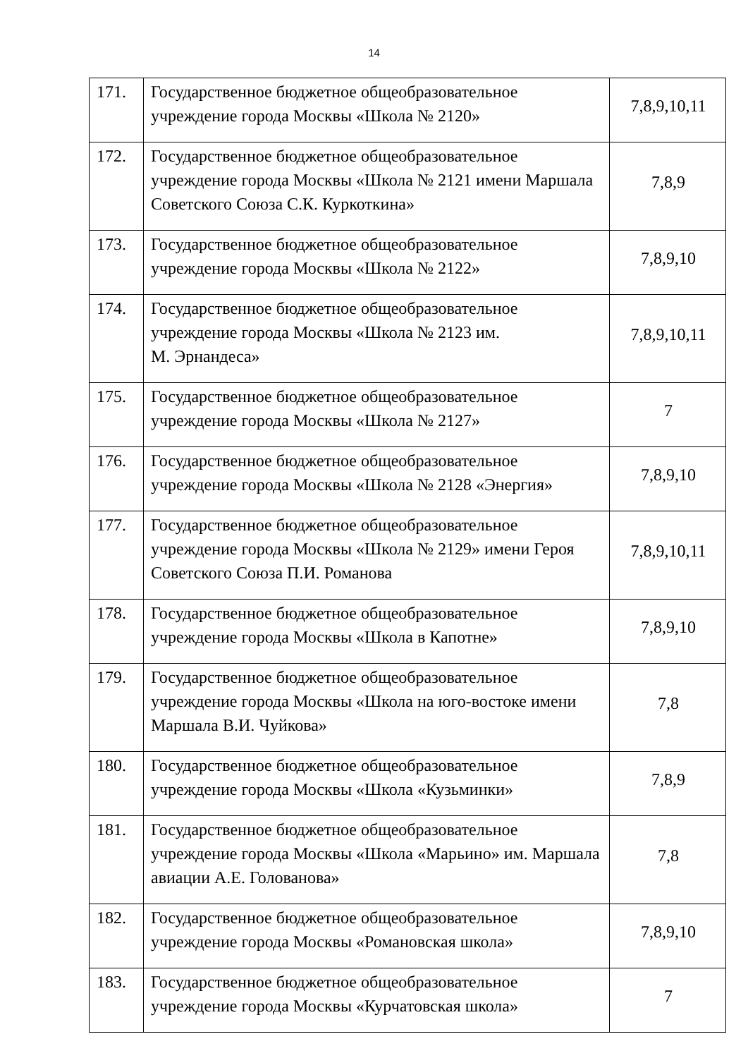14
| 171. | Государственное бюджетное общеобразовательное учреждение города Москвы «Школа № 2120» | 7,8,9,10,11 |
| 172. | Государственное бюджетное общеобразовательное учреждение города Москвы «Школа № 2121 имени Маршала Советского Союза С.К. Куркоткина» | 7,8,9 |
| 173. | Государственное бюджетное общеобразовательное учреждение города Москвы «Школа № 2122» | 7,8,9,10 |
| 174. | Государственное бюджетное общеобразовательное учреждение города Москвы «Школа № 2123 им. М. Эрнандеса» | 7,8,9,10,11 |
| 175. | Государственное бюджетное общеобразовательное учреждение города Москвы «Школа № 2127» | 7 |
| 176. | Государственное бюджетное общеобразовательное учреждение города Москвы «Школа № 2128 «Энергия» | 7,8,9,10 |
| 177. | Государственное бюджетное общеобразовательное учреждение города Москвы «Школа № 2129» имени Героя Советского Союза П.И. Романова | 7,8,9,10,11 |
| 178. | Государственное бюджетное общеобразовательное учреждение города Москвы «Школа в Капотне» | 7,8,9,10 |
| 179. | Государственное бюджетное общеобразовательное учреждение города Москвы «Школа на юго-востоке имени Маршала В.И. Чуйкова» | 7,8 |
| 180. | Государственное бюджетное общеобразовательное учреждение города Москвы «Школа «Кузьминки» | 7,8,9 |
| 181. | Государственное бюджетное общеобразовательное учреждение города Москвы «Школа «Марьино» им. Маршала авиации А.Е. Голованова» | 7,8 |
| 182. | Государственное бюджетное общеобразовательное учреждение города Москвы «Романовская школа» | 7,8,9,10 |
| 183. | Государственное бюджетное общеобразовательное учреждение города Москвы «Курчатовская школа» | 7 |